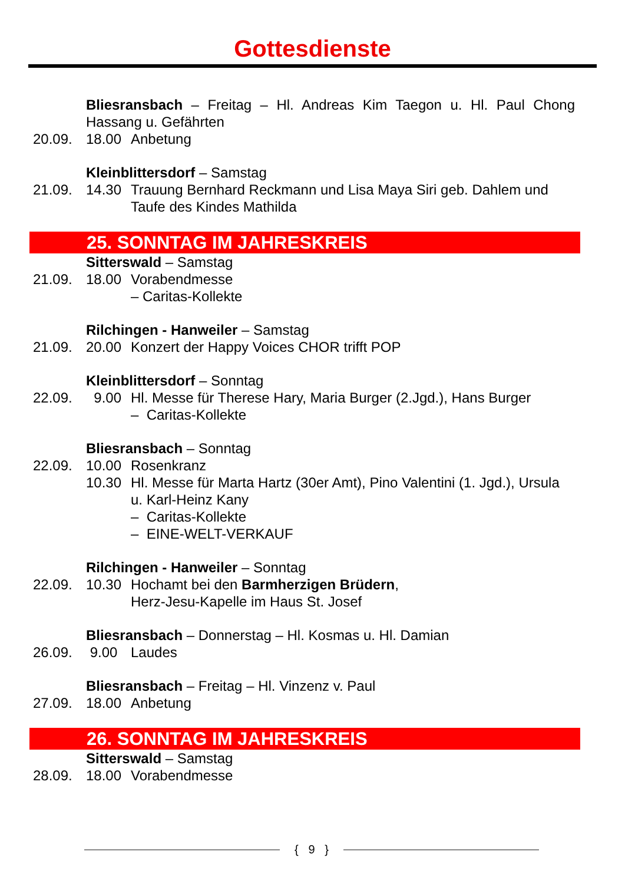Gottesdienste
Bliesransbach – Freitag – Hl. Andreas Kim Taegon u. Hl. Paul Chong Hassang u. Gefährten
20.09. 18.00 Anbetung
Kleinblittersdorf – Samstag
21.09. 14.30 Trauung Bernhard Reckmann und Lisa Maya Siri geb. Dahlem und Taufe des Kindes Mathilda
25. SONNTAG IM JAHRESKREIS
Sitterswald – Samstag
21.09. 18.00 Vorabendmesse
– Caritas-Kollekte
Rilchingen - Hanweiler – Samstag
21.09. 20.00 Konzert der Happy Voices CHOR trifft POP
Kleinblittersdorf – Sonntag
22.09. 9.00 Hl. Messe für Therese Hary, Maria Burger (2.Jgd.), Hans Burger
– Caritas-Kollekte
Bliesransbach – Sonntag
22.09. 10.00 Rosenkranz
10.30 Hl. Messe für Marta Hartz (30er Amt), Pino Valentini (1. Jgd.), Ursula u. Karl-Heinz Kany
– Caritas-Kollekte
– EINE-WELT-VERKAUF
Rilchingen - Hanweiler – Sonntag
22.09. 10.30 Hochamt bei den Barmherzigen Brüdern,
Herz-Jesu-Kapelle im Haus St. Josef
Bliesransbach – Donnerstag – Hl. Kosmas u. Hl. Damian
26.09. 9.00 Laudes
Bliesransbach – Freitag – Hl. Vinzenz v. Paul
27.09. 18.00 Anbetung
26. SONNTAG IM JAHRESKREIS
Sitterswald – Samstag
28.09. 18.00 Vorabendmesse
{ 9 }